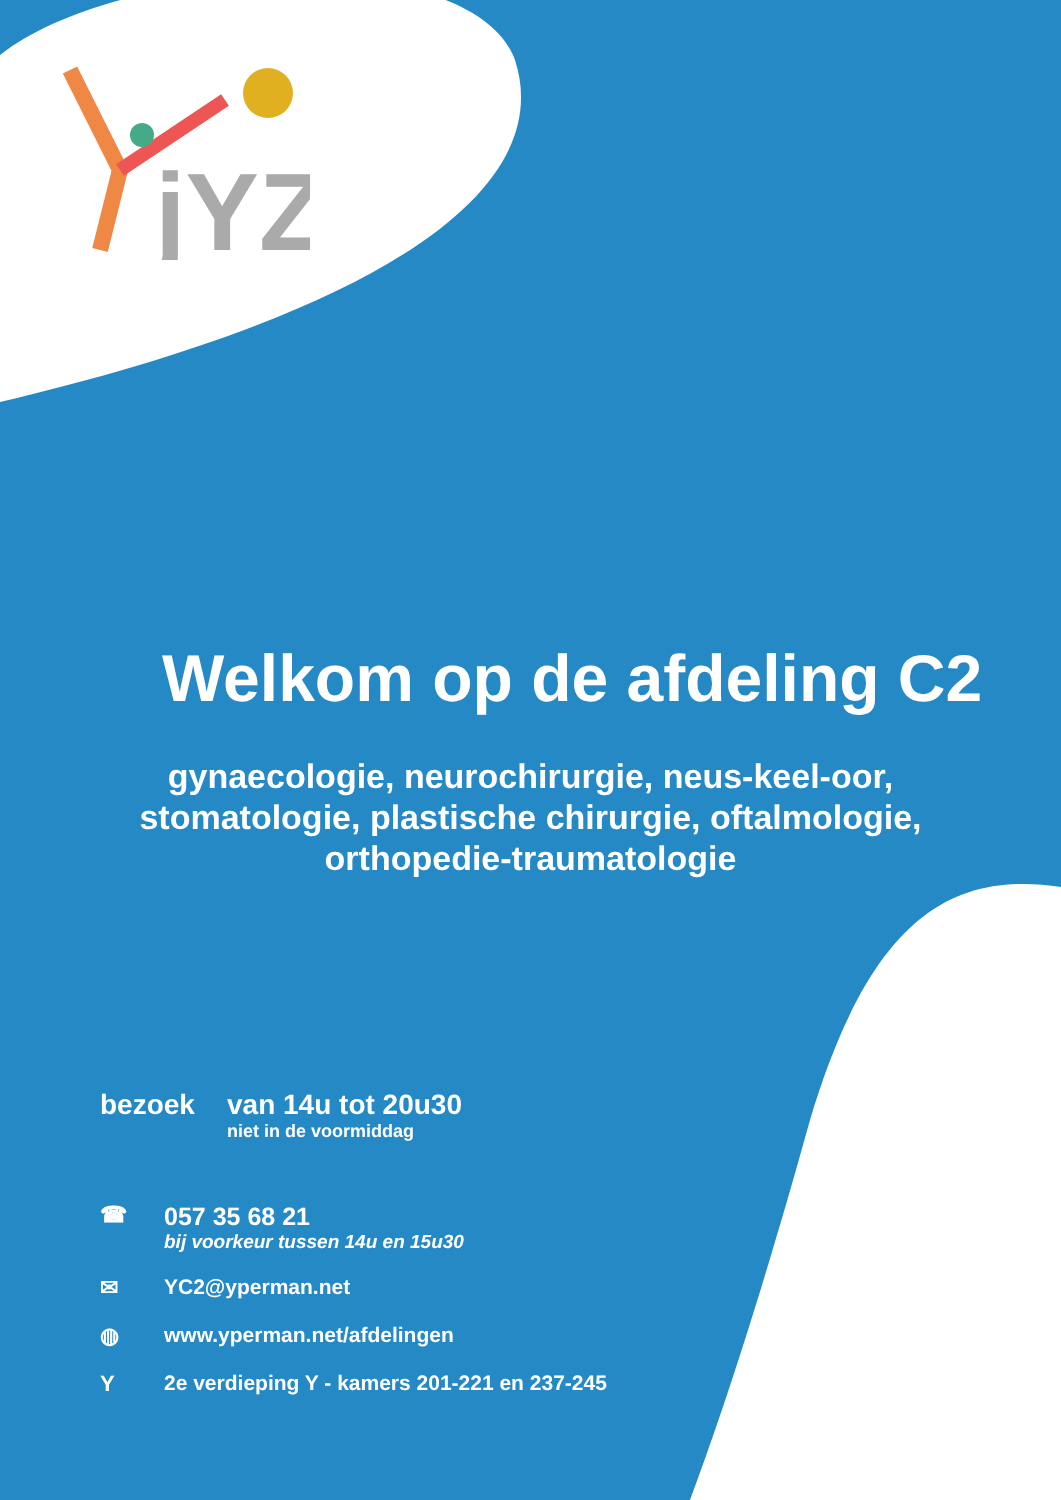jYZ
Welkom op de afdeling C2
gynaecologie, neurochirurgie, neus-keel-oor,
stomatologie, plastische chirurgie, oftalmologie,
orthopedie-traumatologie
bezoek van 14u tot 20u30
niet in de voormiddag
☎ 057 35 68 21
bij voorkeur tussen 14u en 15u30
✉ YC2@yperman.net
◍ www.yperman.net/afdelingen
Y 2e verdieping Y - kamers 201-221 en 237-245